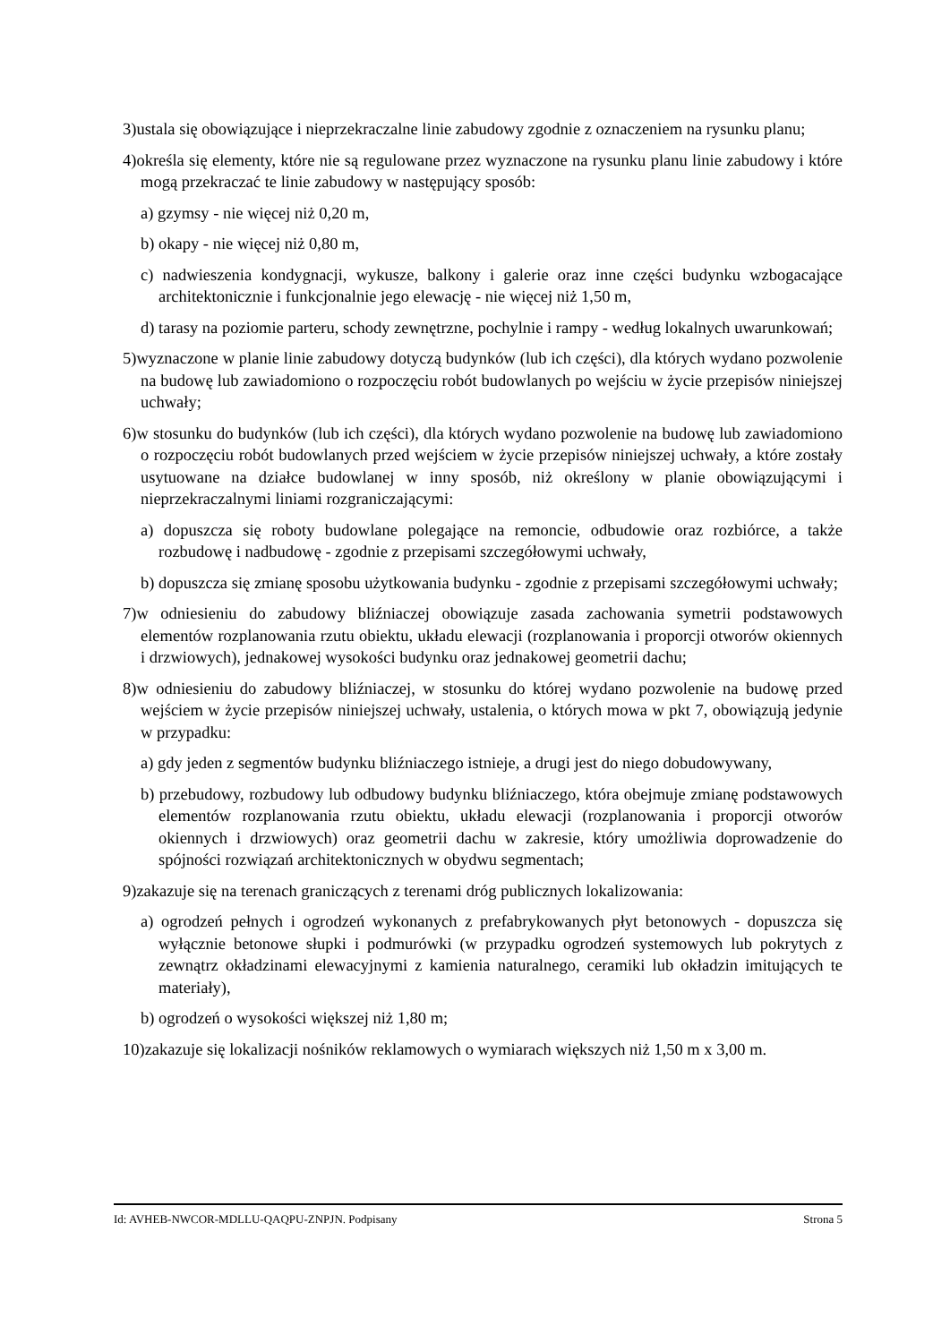3)ustala się obowiązujące i nieprzekraczalne linie zabudowy zgodnie z oznaczeniem na rysunku planu;
4)określa się elementy, które nie są regulowane przez wyznaczone na rysunku planu linie zabudowy i które mogą przekraczać te linie zabudowy w następujący sposób:
a) gzymsy - nie więcej niż 0,20 m,
b) okapy - nie więcej niż 0,80 m,
c) nadwieszenia kondygnacji, wykusze, balkony i galerie oraz inne części budynku wzbogacające architektonicznie i funkcjonalnie jego elewację - nie więcej niż 1,50 m,
d) tarasy na poziomie parteru, schody zewnętrzne, pochylnie i rampy - według lokalnych uwarunkowań;
5)wyznaczone w planie linie zabudowy dotyczą budynków (lub ich części), dla których wydano pozwolenie na budowę lub zawiadomiono o rozpoczęciu robót budowlanych po wejściu w życie przepisów niniejszej uchwały;
6)w stosunku do budynków (lub ich części), dla których wydano pozwolenie na budowę lub zawiadomiono o rozpoczęciu robót budowlanych przed wejściem w życie przepisów niniejszej uchwały, a które zostały usytuowane na działce budowlanej w inny sposób, niż określony w planie obowiązującymi i nieprzekraczalnymi liniami rozgraniczającymi:
a) dopuszcza się roboty budowlane polegające na remoncie, odbudowie oraz rozbiórce, a także rozbudowę i nadbudowę - zgodnie z przepisami szczegółowymi uchwały,
b) dopuszcza się zmianę sposobu użytkowania budynku - zgodnie z przepisami szczegółowymi uchwały;
7)w odniesieniu do zabudowy bliźniaczej obowiązuje zasada zachowania symetrii podstawowych elementów rozplanowania rzutu obiektu, układu elewacji (rozplanowania i proporcji otworów okiennych i drzwiowych), jednakowej wysokości budynku oraz jednakowej geometrii dachu;
8)w odniesieniu do zabudowy bliźniaczej, w stosunku do której wydano pozwolenie na budowę przed wejściem w życie przepisów niniejszej uchwały, ustalenia, o których mowa w pkt 7, obowiązują jedynie w przypadku:
a) gdy jeden z segmentów budynku bliźniaczego istnieje, a drugi jest do niego dobudowywany,
b) przebudowy, rozbudowy lub odbudowy budynku bliźniaczego, która obejmuje zmianę podstawowych elementów rozplanowania rzutu obiektu, układu elewacji (rozplanowania i proporcji otworów okiennych i drzwiowych) oraz geometrii dachu w zakresie, który umożliwia doprowadzenie do spójności rozwiązań architektonicznych w obydwu segmentach;
9)zakazuje się na terenach graniczących z terenami dróg publicznych lokalizowania:
a) ogrodzeń pełnych i ogrodzeń wykonanych z prefabrykowanych płyt betonowych - dopuszcza się wyłącznie betonowe słupki i podmurówki (w przypadku ogrodzeń systemowych lub pokrytych z zewnątrz okładzinami elewacyjnymi z kamienia naturalnego, ceramiki lub okładzin imitujących te materiały),
b) ogrodzeń o wysokości większej niż 1,80 m;
10)zakazuje się lokalizacji nośników reklamowych o wymiarach większych niż 1,50 m x 3,00 m.
Id: AVHEB-NWCOR-MDLLU-QAQPU-ZNPJN. Podpisany Strona 5